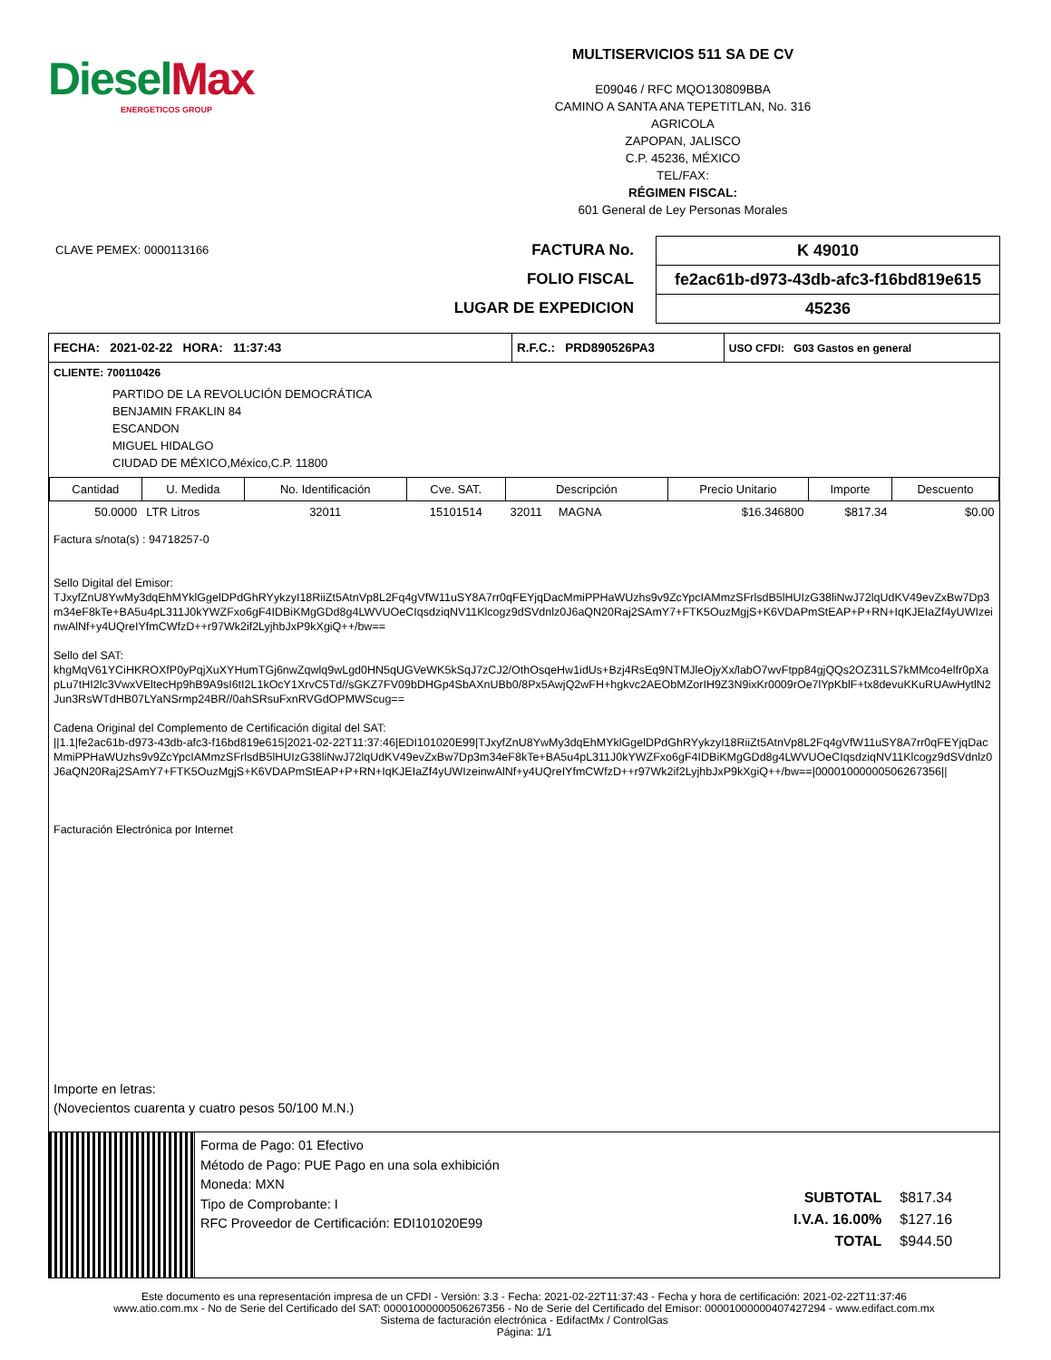Diesel Max
ENERGETICOS GROUP
MULTISERVICIOS 511 SA DE CV
E09046 / RFC MQO130809BBA
CAMINO A SANTA ANA TEPETITLAN, No. 316
AGRICOLA
ZAPOPAN, JALISCO
C.P. 45236, MÉXICO
TEL/FAX:
RÉGIMEN FISCAL:
601 General de Ley Personas Morales
CLAVE PEMEX: 0000113166
FACTURA No.
FOLIO FISCAL
LUGAR DE EXPEDICION
K 49010
fe2ac61b-d973-43db-afc3-f16bd819e615
45236
| FECHA: 2021-02-22 HORA: 11:37:43 | R.F.C.: PRD890526PA3 | USO CFDI: G03 Gastos en general |
CLIENTE: 700110426
PARTIDO DE LA REVOLUCIÓN DEMOCRÁTICA
BENJAMIN FRAKLIN 84
ESCANDON
MIGUEL HIDALGO
CIUDAD DE MÉXICO,México,C.P. 11800
| Cantidad | U. Medida | No. Identificación | Cve. SAT. | Descripción | Precio Unitario | Importe | Descuento |
| --- | --- | --- | --- | --- | --- | --- | --- |
| 50.0000 | LTR Litros | 32011 | 15101514 | 32011 MAGNA | $16.346800 | $817.34 | $0.00 |
Factura s/nota(s) : 94718257-0
Sello Digital del Emisor:
TJxyfZnU8YwMy3dqEhMYklGgelDPdGhRYykzyI18RiiZt5AtnVp8L2Fq4gVfW11uSY8A7rr0qFEYjqDacMmiPPHaWUzhs9v9ZcYpcIAMmzSFrlsdB5lHUIzG38liNwJ72lqUdKV49evZxBw7Dp3m34eF8kTe+BA5u4pL311J0kYWZFxo6gF4IDBiKMgGDd8g4LWVUOeCIqsdziqNV11Klcogz9dSVdnlz0J6aQN20Raj2SAmY7+FTK5OuzMgjS+K6VDAPmStEAP+P+RN+IqKJEIaZf4yUWIzeinwAlNf+y4UQreIYfmCWfzD++r97Wk2if2LyjhbJxP9kXgiQ++/bw==
Sello del SAT:
khgMqV61YCiHKROXfP0yPqjXuXYHumTGj6nwZqwlq9wLgd0HN5qUGVeWK5kSqJ7zCJ2/OthOsqeHw1idUs+Bzj4RsEq9NTMJleOjyXx/labO7wvFtpp84gjQQs2OZ31LS7kMMco4elfr0pXapLu7tHI2lc3VwxVEltecHp9hB9A9sI6tI2L1kOcY1XrvC5Td//sGKZ7FV09bDHGp4SbAXnUBb0/8Px5AwjQ2wFH+hgkvc2AEObMZorIH9Z3N9ixKr0009rOe7lYpKblF+tx8devuKKuRUAwHytlN2Jun3RsWTdHB07LYaNSrmp24BR//0ahSRsuFxnRVGdOPMWScug==
Cadena Original del Complemento de Certificación digital del SAT:
||1.1|fe2ac61b-d973-43db-afc3-f16bd819e615|2021-02-22T11:37:46|EDI101020E99|TJxyfZnU8YwMy3dqEhMYklGgelDPdGhRYykzyI18RiiZt5AtnVp8L2Fq4gVfW11uSY8A7rr0qFEYjqDacMmiPPHaWUzhs9v9ZcYpcIAMmzSFrlsdB5lHUIzG38liNwJ72lqUdKV49evZxBw7Dp3m34eF8kTe+BA5u4pL311J0kYWZFxo6gF4IDBiKMgGDd8g4LWVUOeCIqsdziqNV11Klcogz9dSVdnlz0J6aQN20Raj2SAmY7+FTK5OuzMgjS+K6VDAPmStEAP+P+RN+IqKJEIaZf4yUWIzeinwAlNf+y4UQreIYfmCWfzD++r97Wk2if2LyjhbJxP9kXgiQ++/bw==|00001000000506267356||
Facturación Electrónica por Internet
Importe en letras:
(Novecientos cuarenta y cuatro pesos 50/100 M.N.)
Forma de Pago: 01 Efectivo
Método de Pago: PUE Pago en una sola exhibición
Moneda: MXN
Tipo de Comprobante: I
RFC Proveedor de Certificación: EDI101020E99
| SUBTOTAL | $817.34 |
| I.V.A. 16.00% | $127.16 |
| TOTAL | $944.50 |
Este documento es una representación impresa de un CFDI - Versión: 3.3 - Fecha: 2021-02-22T11:37:43 - Fecha y hora de certificación: 2021-02-22T11:37:46
www.atio.com.mx - No de Serie del Certificado del SAT: 00001000000506267356 - No de Serie del Certificado del Emisor: 00001000000407427294 - www.edifact.com.mx
Sistema de facturación electrónica - EdifactMx / ControlGas
Página: 1/1